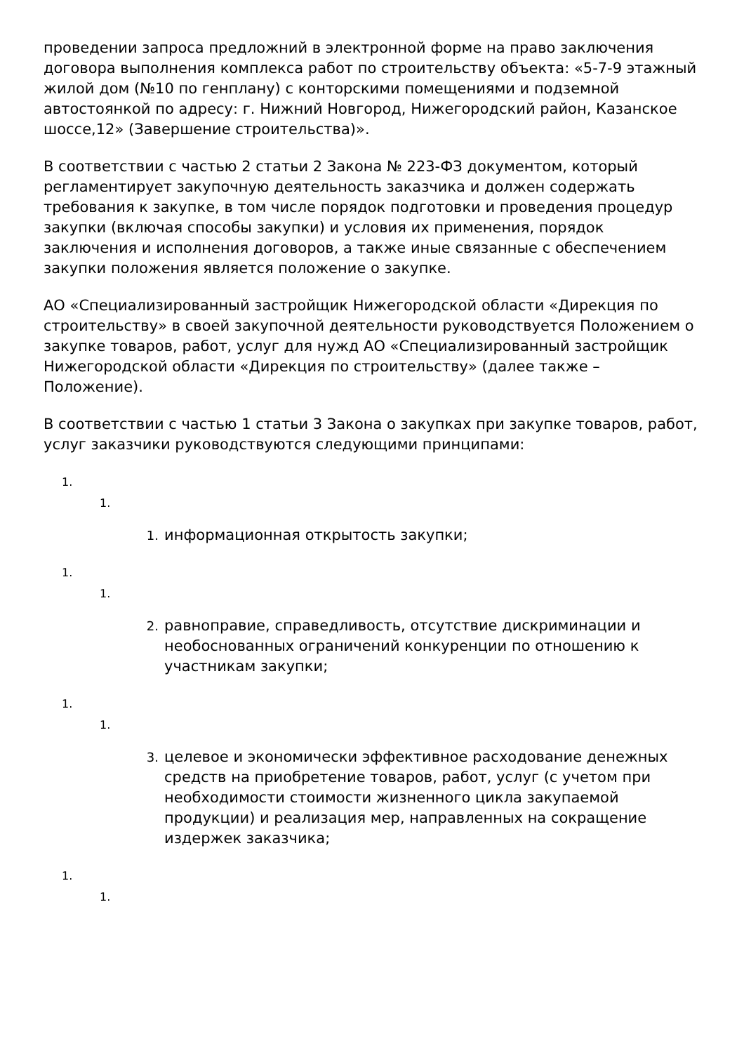проведении запроса предложний в электронной форме на право заключения договора выполнения комплекса работ по строительству объекта: «5-7-9 этажный жилой дом (№10 по генплану) с конторскими помещениями и подземной автостоянкой по адресу: г. Нижний Новгород, Нижегородский район, Казанское шоссе,12» (Завершение строительства)».
В соответствии с частью 2 статьи 2 Закона № 223-ФЗ документом, который регламентирует закупочную деятельность заказчика и должен содержать требования к закупке, в том числе порядок подготовки и проведения процедур закупки (включая способы закупки) и условия их применения, порядок заключения и исполнения договоров, а также иные связанные с обеспечением закупки положения является положение о закупке.
АО «Специализированный застройщик Нижегородской области «Дирекция по строительству» в своей закупочной деятельности руководствуется Положением о закупке товаров, работ, услуг для нужд АО «Специализированный застройщик Нижегородской области «Дирекция по строительству» (далее также – Положение).
В соответствии с частью 1 статьи 3 Закона о закупках при закупке товаров, работ, услуг заказчики руководствуются следующими принципами:
1.
1.
1. информационная открытость закупки;
1.
1.
2. равноправие, справедливость, отсутствие дискриминации и необоснованных ограничений конкуренции по отношению к участникам закупки;
1.
1.
3. целевое и экономически эффективное расходование денежных средств на приобретение товаров, работ, услуг (с учетом при необходимости стоимости жизненного цикла закупаемой продукции) и реализация мер, направленных на сокращение издержек заказчика;
1.
1.